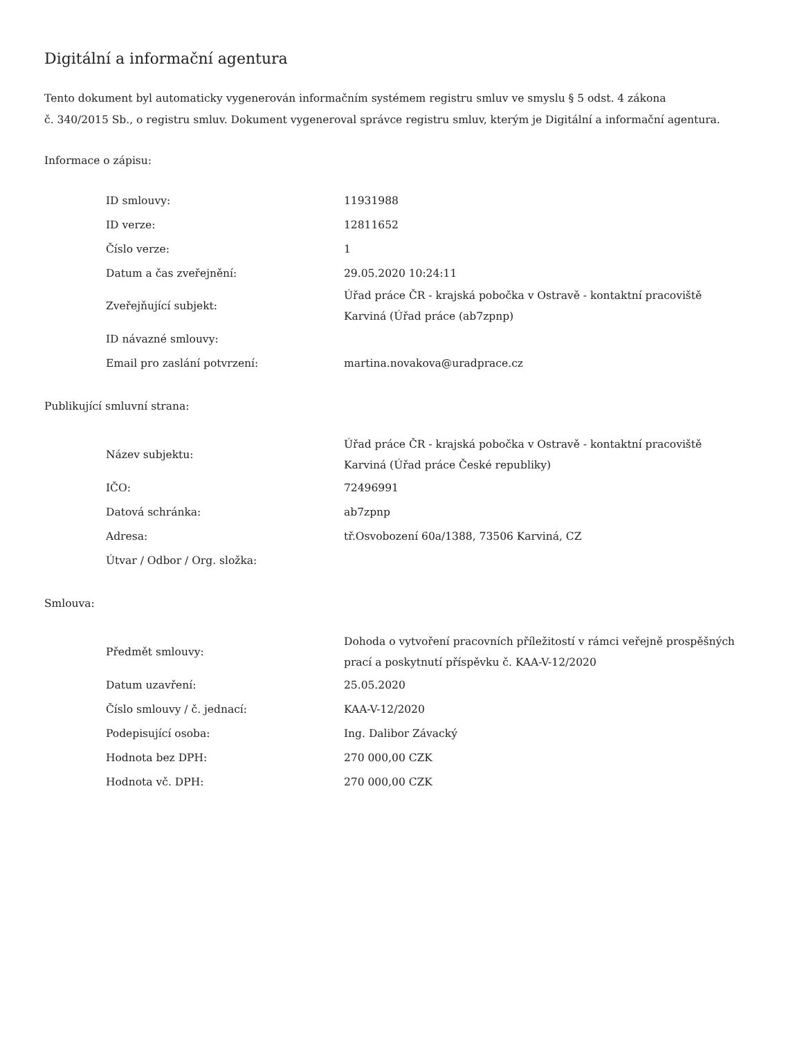Digitální a informační agentura
Tento dokument byl automaticky vygenerován informačním systémem registru smluv ve smyslu § 5 odst. 4 zákona
č. 340/2015 Sb., o registru smluv. Dokument vygeneroval správce registru smluv, kterým je Digitální a informační agentura.
Informace o zápisu:
| ID smlouvy: | 11931988 |
| ID verze: | 12811652 |
| Číslo verze: | 1 |
| Datum a čas zveřejnění: | 29.05.2020 10:24:11 |
| Zveřejňující subjekt: | Úřad práce ČR - krajská pobočka v Ostravě - kontaktní pracoviště Karviná (Úřad práce (ab7zpnp) |
| ID návazné smlouvy: | |
| Email pro zaslání potvrzení: | martina.novakova@uradprace.cz |
Publikující smluvní strana:
| Název subjektu: | Úřad práce ČR - krajská pobočka v Ostravě - kontaktní pracoviště Karviná (Úřad práce České republiky) |
| IČO: | 72496991 |
| Datová schránka: | ab7zpnp |
| Adresa: | tř.Osvobození 60a/1388, 73506 Karviná, CZ |
| Útvar / Odbor / Org. složka: | |
Smlouva:
| Předmět smlouvy: | Dohoda o vytvoření pracovních příležitostí v rámci veřejně prospěšných prací a poskytnutí příspěvku č. KAA-V-12/2020 |
| Datum uzavření: | 25.05.2020 |
| Číslo smlouvy / č. jednací: | KAA-V-12/2020 |
| Podepisující osoba: | Ing. Dalibor Závacký |
| Hodnota bez DPH: | 270 000,00 CZK |
| Hodnota vč. DPH: | 270 000,00 CZK |